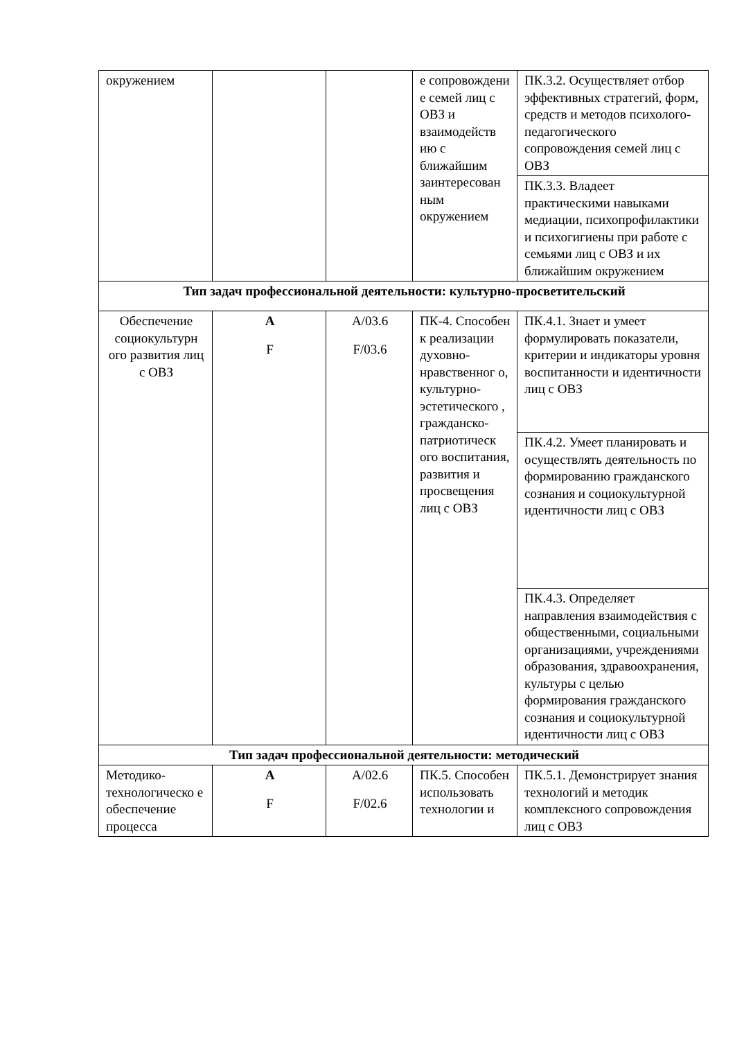| окружением | | | е сопровождени е семей лиц с ОВЗ и взаимодейств ию с ближайшим заинтересован ным окружением | ПК.3.2. Осуществляет отбор эффективных стратегий, форм, средств и методов психолого-педагогического сопровождения семей лиц с ОВЗ |
| | | | | ПК.3.3. Владеет практическими навыками медиации, психопрофилактики и психогигиены при работе с семьями лиц с ОВЗ и их ближайшим окружением |
| Тип задач профессиональной деятельности: культурно-просветительский | | | | |
| Обеспечение социокультурн ого развития лиц с ОВЗ | A F | A/03.6 F/03.6 | ПК-4. Способен к реализации духовно-нравственног о, культурно-эстетического , гражданско-патриотическ ого воспитания, развития и просвещения лиц с ОВЗ | ПК.4.1. Знает и умеет формулировать показатели, критерии и индикаторы уровня воспитанности и идентичности лиц с ОВЗ |
| | | | | ПК.4.2. Умеет планировать и осуществлять деятельность по формированию гражданского сознания и социокультурной идентичности лиц с ОВЗ |
| | | | | ПК.4.3. Определяет направления взаимодействия с общественными, социальными организациями, учреждениями образования, здравоохранения, культуры с целью формирования гражданского сознания и социокультурной идентичности лиц с ОВЗ |
| Тип задач профессиональной деятельности: методический | | | | |
| Методико-технологическо е обеспечение процесса | A F | A/02.6 F/02.6 | ПК.5. Способен использовать технологии и | ПК.5.1. Демонстрирует знания технологий и методик комплексного сопровождения лиц с ОВЗ |